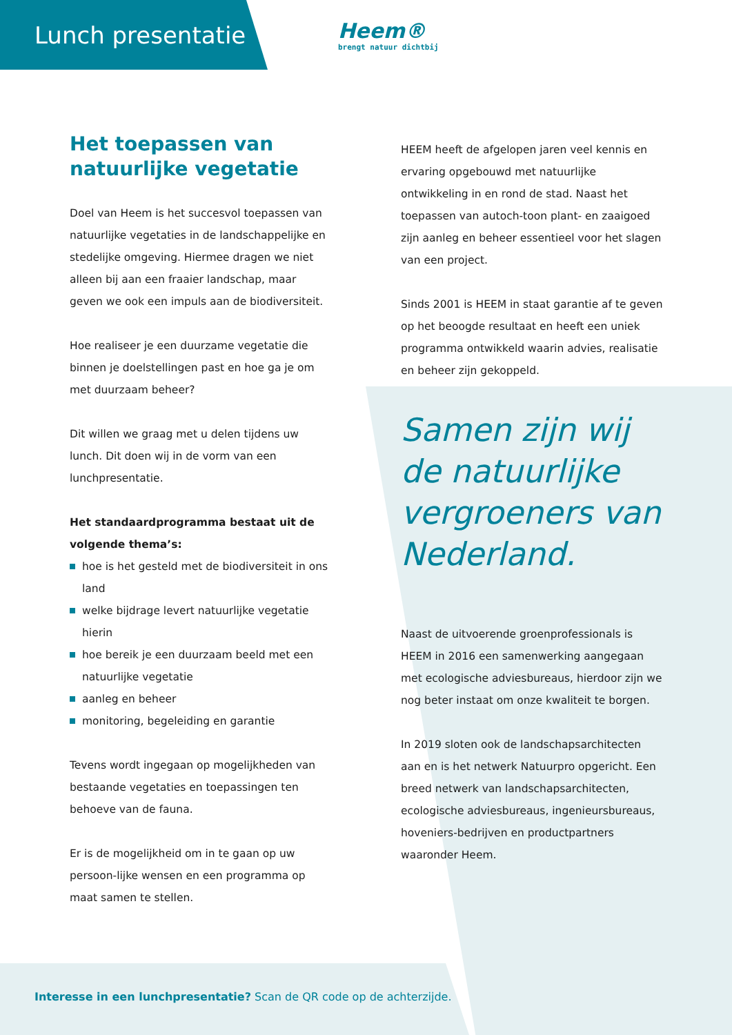Lunch presentatie
Heem®
brengt natuur dichtbij
Het toepassen van natuurlijke vegetatie
Doel van Heem is het succesvol toepassen van natuurlijke vegetaties in de landschappelijke en stedelijke omgeving. Hiermee dragen we niet alleen bij aan een fraaier landschap, maar geven we ook een impuls aan de biodiversiteit.
Hoe realiseer je een duurzame vegetatie die binnen je doelstellingen past en hoe ga je om met duurzaam beheer?
Dit willen we graag met u delen tijdens uw lunch. Dit doen wij in de vorm van een lunchpresentatie.
Het standaardprogramma bestaat uit de volgende thema’s:
hoe is het gesteld met de biodiversiteit in ons land
welke bijdrage levert natuurlijke vegetatie hierin
hoe bereik je een duurzaam beeld met een natuurlijke vegetatie
aanleg en beheer
monitoring, begeleiding en garantie
Tevens wordt ingegaan op mogelijkheden van bestaande vegetaties en toepassingen ten behoeve van de fauna.
Er is de mogelijkheid om in te gaan op uw persoon-lijke wensen en een programma op maat samen te stellen.
HEEM heeft de afgelopen jaren veel kennis en ervaring opgebouwd met natuurlijke ontwikkeling in en rond de stad. Naast het toepassen van autoch-toon plant- en zaaigoed zijn aanleg en beheer essentieel voor het slagen van een project.
Sinds 2001 is HEEM in staat garantie af te geven op het beoogde resultaat en heeft een uniek programma ontwikkeld waarin advies, realisatie en beheer zijn gekoppeld.
Samen zijn wij de natuurlijke vergroeners van Nederland.
Naast de uitvoerende groenprofessionals is HEEM in 2016 een samenwerking aangegaan met ecologische adviesbureaus, hierdoor zijn we nog beter instaat om onze kwaliteit te borgen.
In 2019 sloten ook de landschapsarchitecten aan en is het netwerk Natuurpro opgericht. Een breed netwerk van landschapsarchitecten, ecologische adviesbureaus, ingenieursbureaus, hoveniers-bedrijven en productpartners waaronder Heem.
Interesse in een lunchpresentatie? Scan de QR code op de achterzijde.